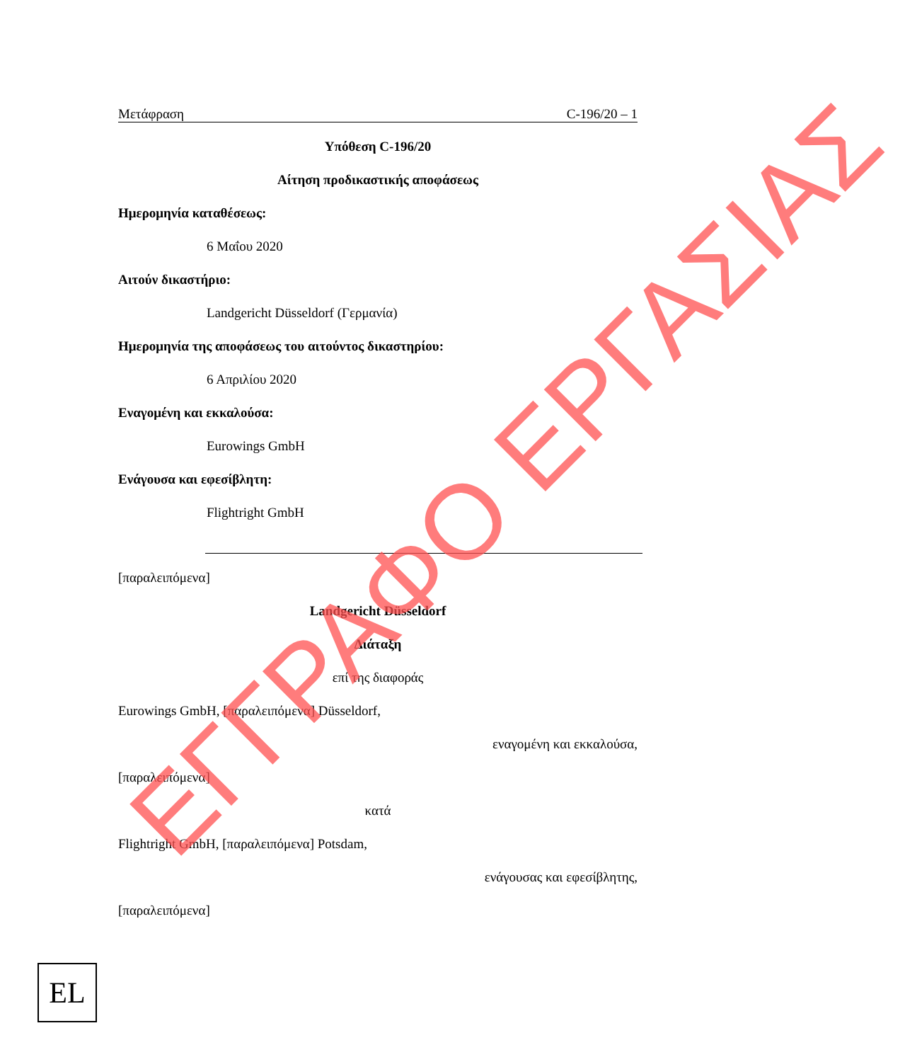Μετάφραση C-196/20 – 1
Υπόθεση C-196/20
Αίτηση προδικαστικής αποφάσεως
Ημερομηνία καταθέσεως:
6 Μαΐου 2020
Αιτούν δικαστήριο:
Landgericht Düsseldorf (Γερμανία)
Ημερομηνία της αποφάσεως του αιτούντος δικαστηρίου:
6 Απριλίου 2020
Εναγομένη και εκκαλούσα:
Eurowings GmbH
Ενάγουσα και εφεσίβλητη:
Flightright GmbH
[παραλειπόμενα]
Landgericht Düsseldorf
Διάταξη
επί της διαφοράς
Eurowings GmbH, [παραλειπόμενα] Düsseldorf,
εναγομένη και εκκαλούσα,
[παραλειπόμενα]
κατά
Flightright GmbH, [παραλειπόμενα] Potsdam,
ενάγουσας και εφεσίβλητης,
[παραλειπόμενα]
ΕΓΓΡΑΦΟ ΕΡΓΑΣΙΑΣ
EL